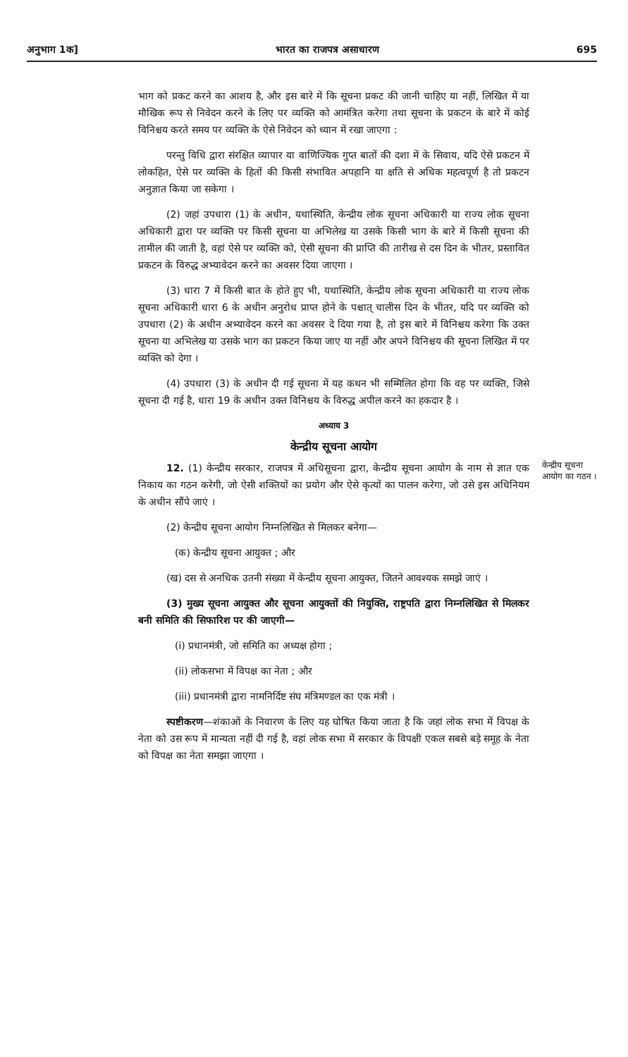अनुभाग 1क] भारत का राजपत्र असाधारण 695
भाग को प्रकट करने का आशय है, और इस बारे में कि सूचना प्रकट की जानी चाहिए या नहीं, लिखित में या मौखिक रूप से निवेदन करने के लिए पर व्यक्ति को आमंत्रित करेगा तथा सूचना के प्रकटन के बारे में कोई विनिश्चय करते समय पर व्यक्ति के ऐसे निवेदन को ध्यान में रखा जाएगा :
परन्तु विधि द्वारा संरक्षित व्यापार या वाणिज्यिक गुप्त बातों की दशा में के सिवाय, यदि ऐसे प्रकटन में लोकहित, ऐसे पर व्यक्ति के हितों की किसी संभावित अपहानि या क्षति से अधिक महत्वपूर्ण है तो प्रकटन अनुज्ञात किया जा सकेगा ।
(2) जहां उपधारा (1) के अधीन, यथास्थिति, केन्द्रीय लोक सूचना अधिकारी या राज्य लोक सूचना अधिकारी द्वारा पर व्यक्ति पर किसी सूचना या अभिलेख या उसके किसी भाग के बारे में किसी सूचना की तामील की जाती है, वहां ऐसे पर व्यक्ति को, ऐसी सूचना की प्राप्ति की तारीख से दस दिन के भीतर, प्रस्तावित प्रकटन के विरुद्ध अभ्यावेदन करने का अवसर दिया जाएगा ।
(3) धारा 7 में किसी बात के होते हुए भी, यथास्थिति, केन्द्रीय लोक सूचना अधिकारी या राज्य लोक सूचना अधिकारी धारा 6 के अधीन अनुरोध प्राप्त होने के पश्चात् चालीस दिन के भीतर, यदि पर व्यक्ति को उपधारा (2) के अधीन अभ्यावेदन करने का अवसर दे दिया गया है, तो इस बारे में विनिश्चय करेगा कि उक्त सूचना या अभिलेख या उसके भाग का प्रकटन किया जाए या नहीं और अपने विनिश्चय की सूचना लिखित में पर व्यक्ति को देगा ।
(4) उपधारा (3) के अधीन दी गई सूचना में यह कथन भी सम्मिलित होगा कि वह पर व्यक्ति, जिसे सूचना दी गई है, धारा 19 के अधीन उक्त विनिश्चय के विरुद्ध अपील करने का हकदार है ।
अध्याय 3
केन्द्रीय सूचना आयोग
केन्द्रीय सूचना आयोग का गठन ।
12. (1) केन्द्रीय सरकार, राजपत्र में अधिसूचना द्वारा, केन्द्रीय सूचना आयोग के नाम से ज्ञात एक निकाय का गठन करेगी, जो ऐसी शक्तियों का प्रयोग और ऐसे कृत्यों का पालन करेगा, जो उसे इस अधिनियम के अधीन सौंपे जाएं ।
(2) केन्द्रीय सूचना आयोग निम्नलिखित से मिलकर बनेगा—
(क) केन्द्रीय सूचना आयुक्त ; और
(ख) दस से अनधिक उतनी संख्या में केन्द्रीय सूचना आयुक्त, जितने आवश्यक समझे जाएं ।
(3) मुख्य सूचना आयुक्त और सूचना आयुक्तों की नियुक्ति, राष्ट्रपति द्वारा निम्नलिखित से मिलकर बनी समिति की सिफारिश पर की जाएगी—
(i) प्रधानमंत्री, जो समिति का अध्यक्ष होगा ;
(ii) लोकसभा में विपक्ष का नेता ; और
(iii) प्रधानमंत्री द्वारा नामनिर्दिष्ट संघ मंत्रिमण्डल का एक मंत्री ।
स्पष्टीकरण—शंकाओं के निवारण के लिए यह घोषित किया जाता है कि जहां लोक सभा में विपक्ष के नेता को उस रूप में मान्यता नहीं दी गई है, वहां लोक सभा में सरकार के विपक्षी एकल सबसे बड़े समूह के नेता को विपक्ष का नेता समझा जाएगा ।